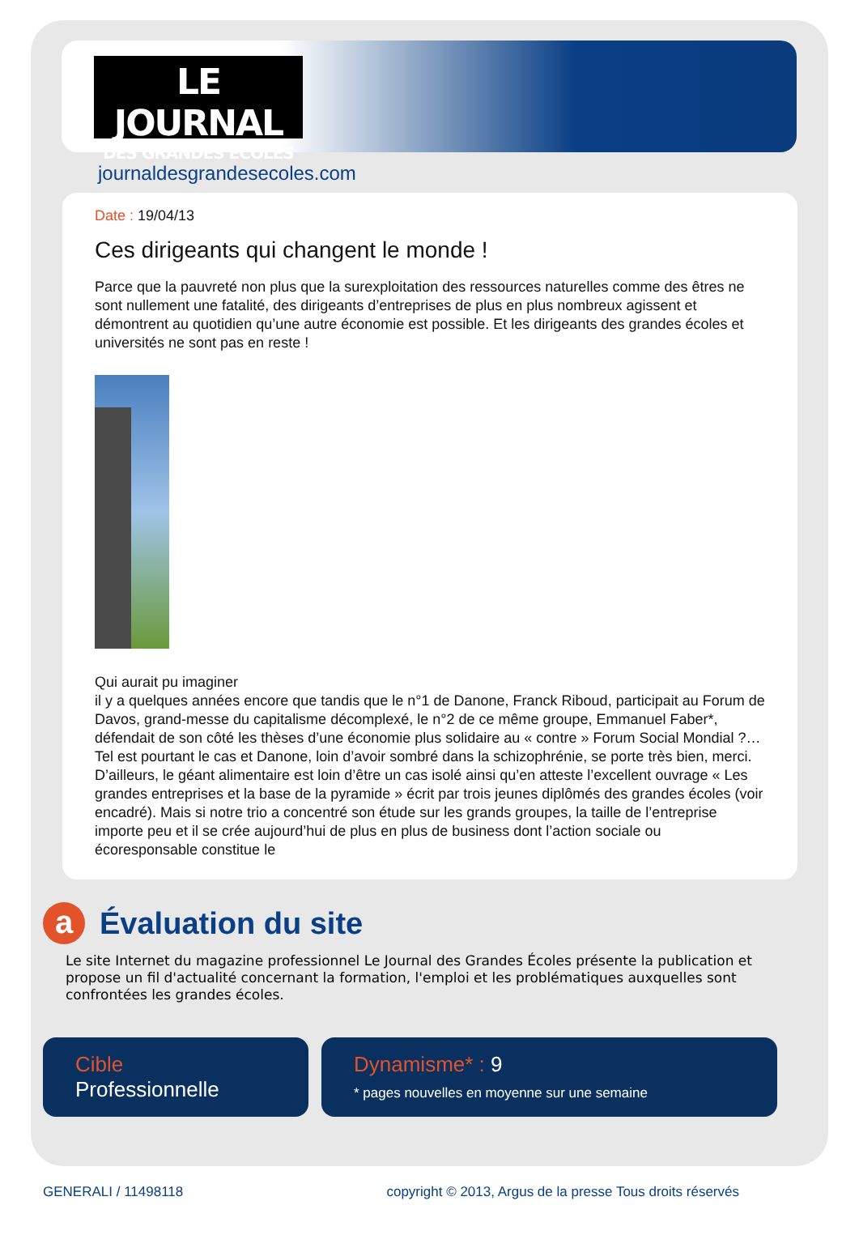LE JOURNAL
DES GRANDES ECOLES
journaldesgrandesecoles.com
Date : 19/04/13
Ces dirigeants qui changent le monde !
Parce que la pauvreté non plus que la surexploitation des ressources naturelles comme des êtres ne sont nullement une fatalité, des dirigeants d’entreprises de plus en plus nombreux agissent et démontrent au quotidien qu’une autre économie est possible. Et les dirigeants des grandes écoles et universités ne sont pas en reste !
Qui aurait pu imaginer
il y a quelques années encore que tandis que le n°1 de Danone, Franck Riboud, participait au Forum de Davos, grand-messe du capitalisme décomplexé, le n°2 de ce même groupe, Emmanuel Faber*, défendait de son côté les thèses d’une économie plus solidaire au « contre » Forum Social Mondial ?… Tel est pourtant le cas et Danone, loin d’avoir sombré dans la schizophrénie, se porte très bien, merci. D’ailleurs, le géant alimentaire est loin d’être un cas isolé ainsi qu’en atteste l’excellent ouvrage « Les grandes entreprises et la base de la pyramide » écrit par trois jeunes diplômés des grandes écoles (voir encadré). Mais si notre trio a concentré son étude sur les grands groupes, la taille de l’entreprise importe peu et il se crée aujourd’hui de plus en plus de business dont l’action sociale ou écoresponsable constitue le
a
Évaluation du site
Le site Internet du magazine professionnel Le Journal des Grandes Écoles présente la publication et propose un fil d'actualité concernant la formation, l'emploi et les problématiques auxquelles sont confrontées les grandes écoles.
Cible
Professionnelle
Dynamisme* : 9
* pages nouvelles en moyenne sur une semaine
GENERALI / 11498118 copyright © 2013, Argus de la presse Tous droits réservés